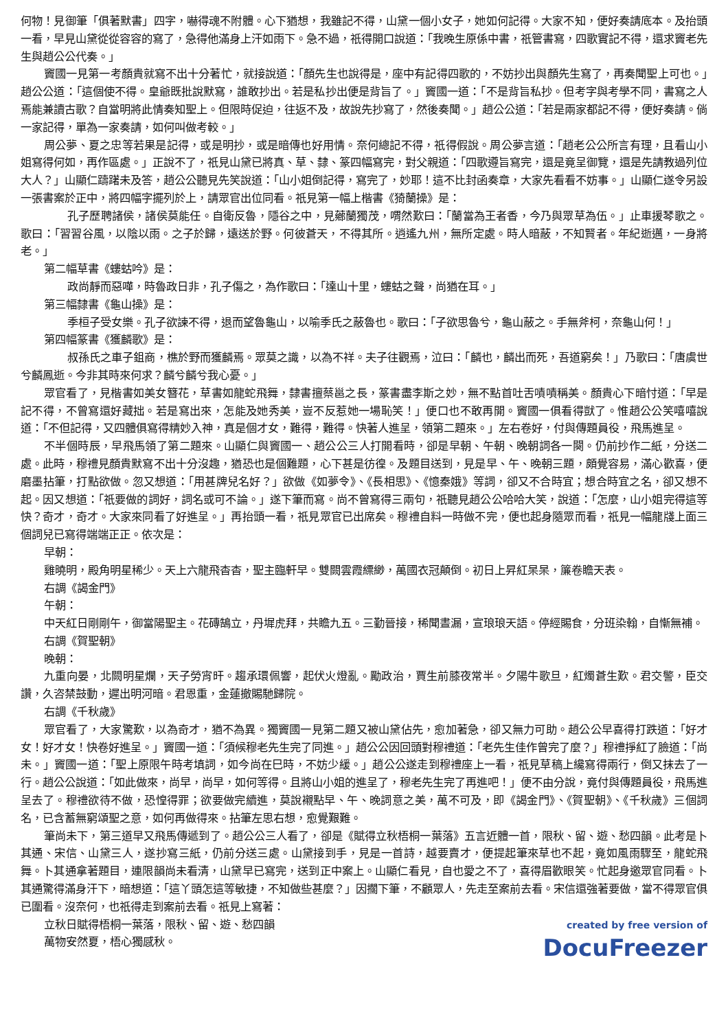何物！見御筆「俱著默書」四字，嚇得魂不附體。心下猶想，我雖記不得，山黛一個小女子，她如何記得。大家不知，便好奏請底本。及抬頭一看，早見山黛從從容容的寫了，急得他滿身上汗如雨下。急不過，祇得開口說道：「我晚生原係中書，祇管書寫，四歌實記不得，還求竇老先生與趙公公代奏。」
竇國一見第一考顏貴就寫不出十分著忙，就接說道：「顏先生也說得是，座中有記得四歌的，不妨抄出與顏先生寫了，再奏聞聖上可也。」趙公公道：「這個使不得。皇爺既批說默寫，誰敢抄出。若是私抄出便是背旨了。」竇國一道：「不是背旨私抄。但考字與考學不同，書寫之人焉能兼讀古歌？自當明將此情奏知聖上。但限時促迫，往返不及，故說先抄寫了，然後奏聞。」趙公公道：「若是兩家都記不得，便好奏請。倘一家記得，單為一家奏請，如何叫做考較。」
周公夢、夏之忠等若果是記得，或是明抄，或是暗傳也好用情。奈何總記不得，祇得假說。周公夢言道：「趙老公公所言有理，且看山小姐寫得何如，再作區處。」正說不了，祇見山黛已將真、草、隸、篆四幅寫完，對父親道：「四歌遵旨寫完，還是竟呈御覽，還是先請教過列位大人？」山顯仁躊躇未及答，趙公公聽見先笑說道：「山小姐倒記得，寫完了，妙耶！這不比封函奏章，大家先看看不妨事。」山顯仁遂令另設一張書案於正中，將四幅字擺列於上，請眾官出位同看。祇見第一幅上楷書《猗蘭操》是：
孔子歷聘諸侯，諸侯莫能任。自衛反魯，隱谷之中，見薌蘭獨茂，喟然歎曰：「蘭當為王者香，今乃與眾草為伍。」止車援琴歌之。歌曰：「習習谷風，以陰以雨。之子於歸，遠送於野。何彼蒼天，不得其所。逍遙九州，無所定處。時人暗蔽，不知賢者。年紀逝邁，一身將老。」
第二幅草書《螻蛄吟》是：
政尚靜而惡嘩，時魯政日非，孔子傷之，為作歌曰：「達山十里，螻蛄之聲，尚猶在耳。」
第三幅隸書《龜山操》是：
季桓子受女樂。孔子欲諫不得，退而望魯龜山，以喻季氏之蔽魯也。歌曰：「子欲思魯兮，龜山蔽之。手無斧柯，奈龜山何！」
第四幅篆書《獲麟歌》是：
叔孫氏之車子鉏商，樵於野而獲麟焉。眾莫之識，以為不祥。夫子往觀焉，泣曰：「麟也，麟出而死，吾道窮矣！」乃歌曰：「唐虞世兮麟鳳逝。今非其時來何求？麟兮麟兮我心憂。」
眾官看了，見楷書如美女簪花，草書如龍蛇飛舞，隸書擅蔡邕之長，篆書盡李斯之妙，無不點首吐舌嘖嘖稱美。顏貴心下暗忖道：「早是記不得，不曾寫還好藏拙。若是寫出來，怎能及她秀美，豈不反惹她一場恥笑！」便口也不敢再開。竇國一俱看得獃了。惟趙公公笑嘻嘻說道：「不但記得，又四體俱寫得精妙入神，真是個才女，難得，難得。快著人進呈，領第二題來。」左右卷好，付與傳題員役，飛馬進呈。
不半個時辰，早飛馬領了第二題來。山顯仁與竇國一、趙公公三人打開看時，卻是早朝、午朝、晚朝詞各一闋。仍前抄作二紙，分送二處。此時，穆禮見顏貴默寫不出十分沒趣，猶恐也是個難題，心下甚是彷徨。及題目送到，見是早、午、晚朝三題，頗覺容易，滿心歡喜，便磨墨拈筆，打點欲做。忽又想道：「用甚牌兒名好？」欲做《如夢令》、《長相思》、《憶秦娥》等詞，卻又不合時宜；想合時宜之名，卻又想不起。因又想道：「祇要做的詞好，詞名或可不論。」遂下筆而寫。尚不曾寫得三兩句，祇聽見趙公公哈哈大笑，說道：「怎麼，山小姐完得這等快？奇才，奇才。大家來同看了好進呈。」再抬頭一看，祇見眾官已出席矣。穆禮自料一時做不完，便也起身隨眾而看，祇見一幅龍牋上面三個詞兒已寫得端端正正。依次是：
早朝：
雞曉明，殿角明星稀少。天上六龍飛杳杳，聖主臨軒早。雙闕雲霞縹緲，萬國衣冠顛倒。初日上昇紅杲杲，簾卷瞻天表。
右調《謁金門》
午朝：
中天紅日剛剛午，御當陽聖主。花磚鵠立，丹墀虎拜，共瞻九五。三勤晉接，稀聞晝漏，宣琅琅天語。停經賜食，分班染翰，自慚無補。
右調《賀聖朝》
晚朝：
九重向晏，北闕明星爛，天子勞宵旰。趨承環佩響，起伏火燈亂。勵政治，賈生前膝夜常半。夕陽牛歌旦，紅燭蒼生歎。君交警，臣交讚，久咨禁鼓動，遲出明河暗。君恩重，金蓮撤賜馳歸院。
右調《千秋歲》
眾官看了，大家驚歎，以為奇才，猶不為異。獨竇國一見第二題又被山黛佔先，愈加著急，卻又無力可助。趙公公早喜得打跌道：「好才女！好才女！快卷好進呈。」竇國一道：「須候穆老先生完了同進。」趙公公因回頭對穆禮道：「老先生佳作曾完了麼？」穆禮掙紅了臉道：「尚未。」竇國一道：「聖上原限午時考填詞，如今尚在巳時，不妨少緩。」趙公公遂走到穆禮座上一看，祇見草稿上纔寫得兩行，倒又抹去了一行。趙公公說道：「如此做來，尚早，尚早，如何等得。且將山小姐的進呈了，穆老先生完了再進吧！」便不由分說，竟付與傳題員役，飛馬進呈去了。穆禮欲待不做，恐惶得罪；欲要做完續進，莫說襯點早、午、晚詞意之美，萬不可及，即《謁金門》、《賀聖朝》、《千秋歲》三個詞名，已含蓄無窮頌聖之意，如何再做得來。拈筆左思右想，愈覺艱難。
筆尚未下，第三道早又飛馬傳遞到了。趙公公三人看了，卻是《賦得立秋梧桐一葉落》五言近體一首，限秋、留、遊、愁四韻。此考是卜其通、宋信、山黛三人，遂抄寫三紙，仍前分送三處。山黛接到手，見是一首詩，越要賣才，便提起筆來草也不起，竟如風雨驟至，龍蛇飛舞。卜其通拿著題目，連限韻尚未看清，山黛早已寫完，送到正中案上。山顯仁看見，自也愛之不了，喜得眉歡眼笑。忙起身邀眾官同看。卜其通驚得滿身汗下，暗想道：「這丫頭怎這等敏捷，不知做些甚麼？」因擱下筆，不顧眾人，先走至案前去看。宋信還強著要做，當不得眾官俱已圍看。沒奈何，也祇得走到案前去看。祇見上寫著：
立秋日賦得梧桐一葉落，限秋、留、遊、愁四韻
萬物安然夏，梧心獨感秋。
created by free version of
DocuFreezer